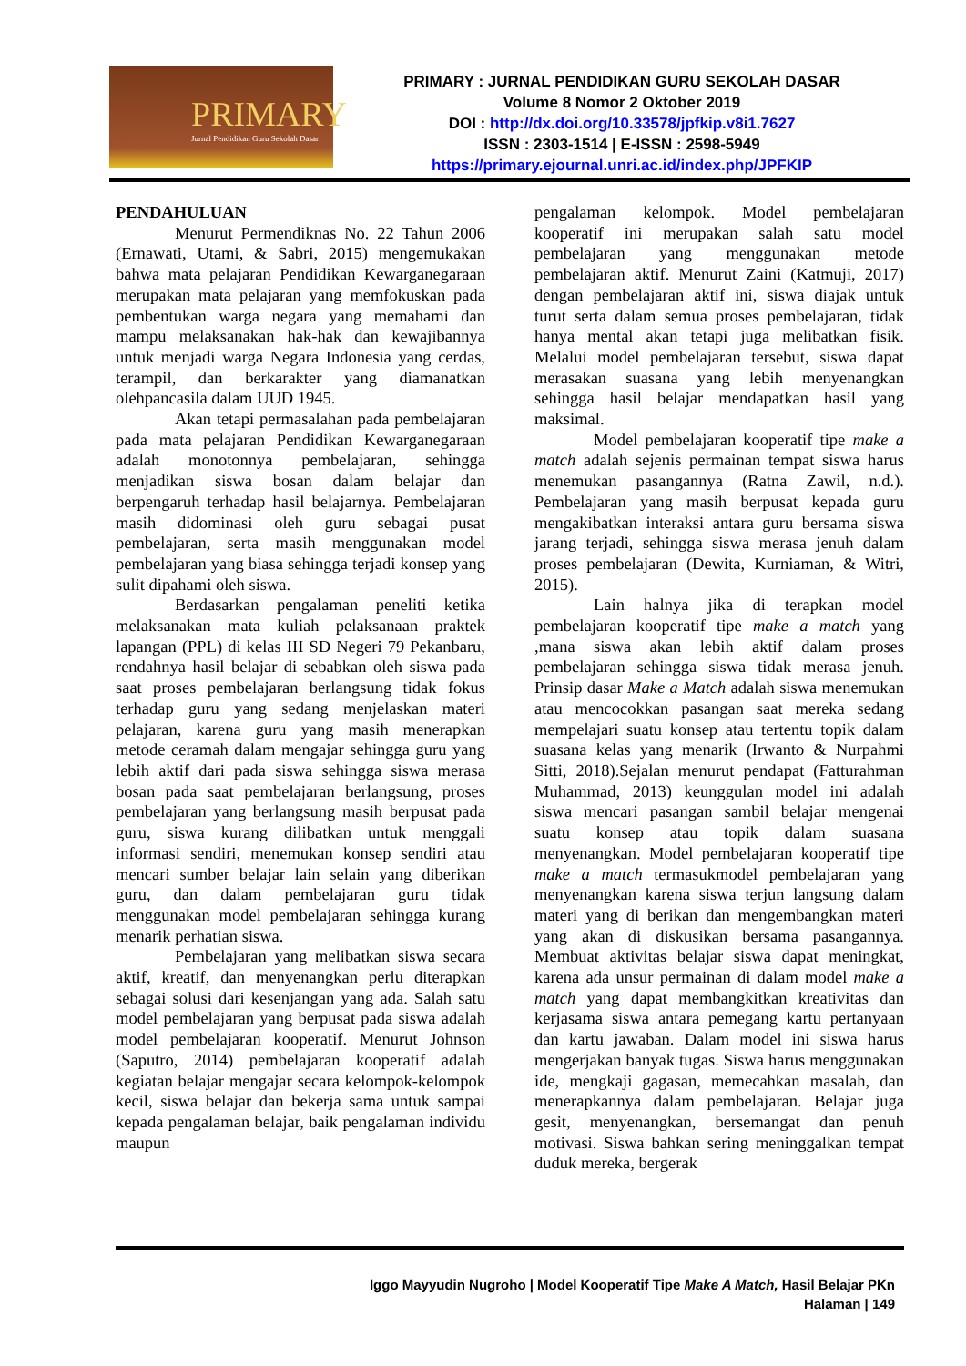PRIMARY
Jurnal Pendidikan Guru Sekolah Dasar
PRIMARY : JURNAL PENDIDIKAN GURU SEKOLAH DASAR
Volume 8 Nomor 2 Oktober 2019
DOI : http://dx.doi.org/10.33578/jpfkip.v8i1.7627
ISSN : 2303-1514 | E-ISSN : 2598-5949
https://primary.ejournal.unri.ac.id/index.php/JPFKIP
PENDAHULUAN
Menurut Permendiknas No. 22 Tahun 2006 (Ernawati, Utami, & Sabri, 2015) mengemukakan bahwa mata pelajaran Pendidikan Kewarganegaraan merupakan mata pelajaran yang memfokuskan pada pembentukan warga negara yang memahami dan mampu melaksanakan hak-hak dan kewajibannya untuk menjadi warga Negara Indonesia yang cerdas, terampil, dan berkarakter yang diamanatkan olehpancasila dalam UUD 1945.
Akan tetapi permasalahan pada pembelajaran pada mata pelajaran Pendidikan Kewarganegaraan adalah monotonnya pembelajaran, sehingga menjadikan siswa bosan dalam belajar dan berpengaruh terhadap hasil belajarnya. Pembelajaran masih didominasi oleh guru sebagai pusat pembelajaran, serta masih menggunakan model pembelajaran yang biasa sehingga terjadi konsep yang sulit dipahami oleh siswa.
Berdasarkan pengalaman peneliti ketika melaksanakan mata kuliah pelaksanaan praktek lapangan (PPL) di kelas III SD Negeri 79 Pekanbaru, rendahnya hasil belajar di sebabkan oleh siswa pada saat proses pembelajaran berlangsung tidak fokus terhadap guru yang sedang menjelaskan materi pelajaran, karena guru yang masih menerapkan metode ceramah dalam mengajar sehingga guru yang lebih aktif dari pada siswa sehingga siswa merasa bosan pada saat pembelajaran berlangsung, proses pembelajaran yang berlangsung masih berpusat pada guru, siswa kurang dilibatkan untuk menggali informasi sendiri, menemukan konsep sendiri atau mencari sumber belajar lain selain yang diberikan guru, dan dalam pembelajaran guru tidak menggunakan model pembelajaran sehingga kurang menarik perhatian siswa.
Pembelajaran yang melibatkan siswa secara aktif, kreatif, dan menyenangkan perlu diterapkan sebagai solusi dari kesenjangan yang ada. Salah satu model pembelajaran yang berpusat pada siswa adalah model pembelajaran kooperatif. Menurut Johnson (Saputro, 2014) pembelajaran kooperatif adalah kegiatan belajar mengajar secara kelompok-kelompok kecil, siswa belajar dan bekerja sama untuk sampai kepada pengalaman belajar, baik pengalaman individu maupun
pengalaman kelompok. Model pembelajaran kooperatif ini merupakan salah satu model pembelajaran yang menggunakan metode pembelajaran aktif. Menurut Zaini (Katmuji, 2017) dengan pembelajaran aktif ini, siswa diajak untuk turut serta dalam semua proses pembelajaran, tidak hanya mental akan tetapi juga melibatkan fisik. Melalui model pembelajaran tersebut, siswa dapat merasakan suasana yang lebih menyenangkan sehingga hasil belajar mendapatkan hasil yang maksimal.
Model pembelajaran kooperatif tipe make a match adalah sejenis permainan tempat siswa harus menemukan pasangannya (Ratna Zawil, n.d.). Pembelajaran yang masih berpusat kepada guru mengakibatkan interaksi antara guru bersama siswa jarang terjadi, sehingga siswa merasa jenuh dalam proses pembelajaran (Dewita, Kurniaman, & Witri, 2015).
Lain halnya jika di terapkan model pembelajaran kooperatif tipe make a match yang ,mana siswa akan lebih aktif dalam proses pembelajaran sehingga siswa tidak merasa jenuh. Prinsip dasar Make a Match adalah siswa menemukan atau mencocokkan pasangan saat mereka sedang mempelajari suatu konsep atau tertentu topik dalam suasana kelas yang menarik (Irwanto & Nurpahmi Sitti, 2018).Sejalan menurut pendapat (Fatturahman Muhammad, 2013) keunggulan model ini adalah siswa mencari pasangan sambil belajar mengenai suatu konsep atau topik dalam suasana menyenangkan. Model pembelajaran kooperatif tipe make a match termasukmodel pembelajaran yang menyenangkan karena siswa terjun langsung dalam materi yang di berikan dan mengembangkan materi yang akan di diskusikan bersama pasangannya. Membuat aktivitas belajar siswa dapat meningkat, karena ada unsur permainan di dalam model make a match yang dapat membangkitkan kreativitas dan kerjasama siswa antara pemegang kartu pertanyaan dan kartu jawaban. Dalam model ini siswa harus mengerjakan banyak tugas. Siswa harus menggunakan ide, mengkaji gagasan, memecahkan masalah, dan menerapkannya dalam pembelajaran. Belajar juga gesit, menyenangkan, bersemangat dan penuh motivasi. Siswa bahkan sering meninggalkan tempat duduk mereka, bergerak
Iggo Mayyudin Nugroho | Model Kooperatif Tipe Make A Match, Hasil Belajar PKn
Halaman | 149